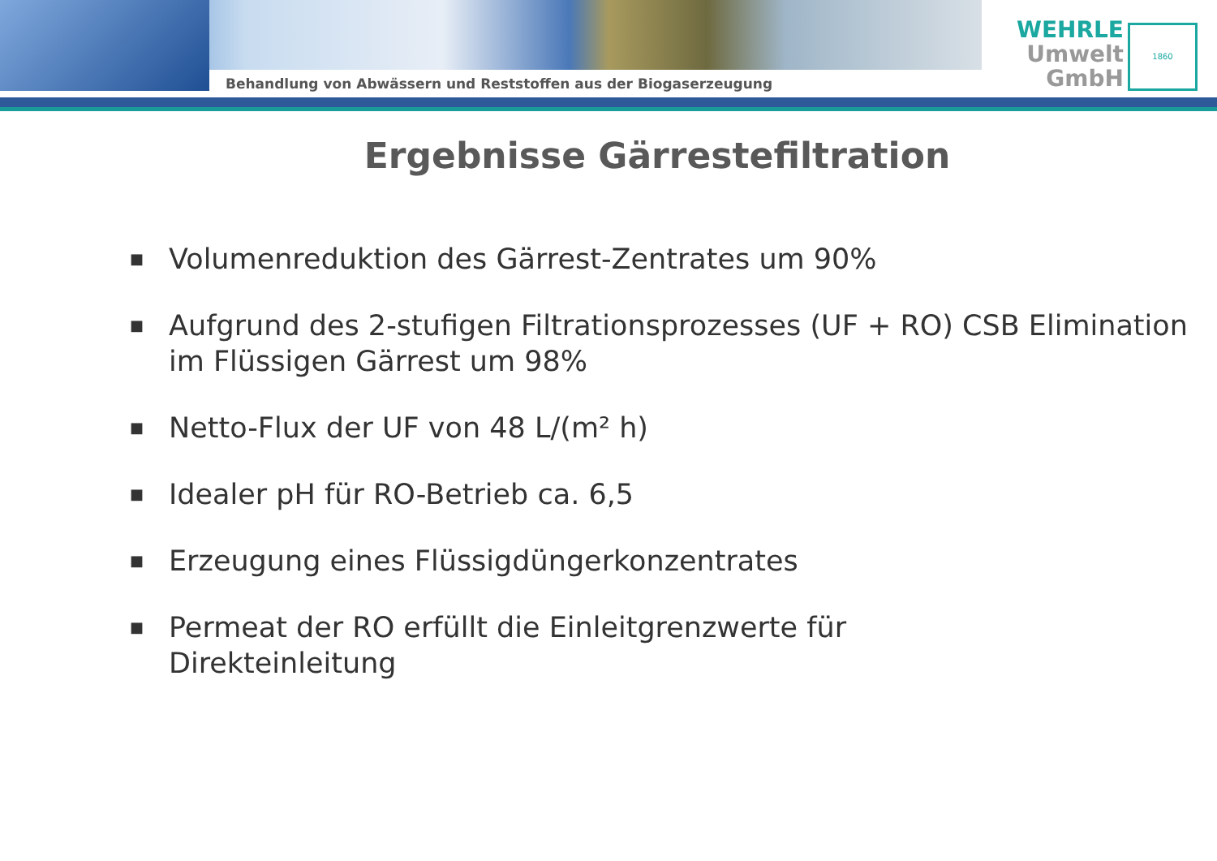Behandlung von Abwässern und Reststoffen aus der Biogaserzeugung
WEHRLE
Umwelt
GmbH
1860
Ergebnisse Gärrestefiltration
■ Volumenreduktion des Gärrest-Zentrates um 90%
■ Aufgrund des 2-stufigen Filtrationsprozesses (UF + RO) CSB Elimination im Flüssigen Gärrest um 98%
■ Netto-Flux der UF von 48 L/(m² h)
■ Idealer pH für RO-Betrieb ca. 6,5
■ Erzeugung eines Flüssigdüngerkonzentrates
■ Permeat der RO erfüllt die Einleitgrenzwerte für
Direkteinleitung